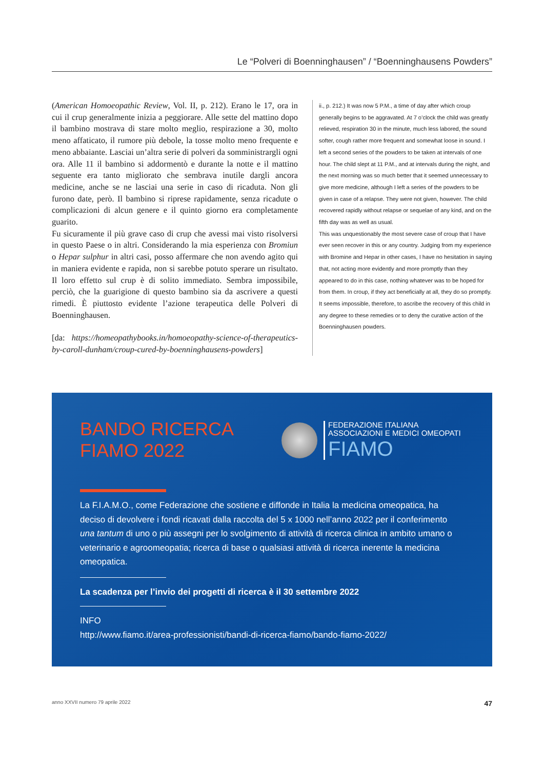Le “Polveri di Boenninghausen” / “Boenninghausens Powders”
(American Homoeopathic Review, Vol. II, p. 212). Erano le 17, ora in cui il crup generalmente inizia a peggiorare. Alle sette del mattino dopo il bambino mostrava di stare molto meglio, respirazione a 30, molto meno affaticato, il rumore più debole, la tosse molto meno frequente e meno abbaiante. Lasciai un’altra serie di polveri da somministrargli ogni ora. Alle 11 il bambino si addormentò e durante la notte e il mattino seguente era tanto migliorato che sembrava inutile dargli ancora medicine, anche se ne lasciai una serie in caso di ricaduta. Non gli furono date, però. Il bambino si riprese rapidamente, senza ricadute o complicazioni di alcun genere e il quinto giorno era completamente guarito.
Fu sicuramente il più grave caso di crup che avessi mai visto risolversi in questo Paese o in altri. Considerando la mia esperienza con Bromiun o Hepar sulphur in altri casi, posso affermare che non avendo agito qui in maniera evidente e rapida, non si sarebbe potuto sperare un risultato. Il loro effetto sul crup è di solito immediato. Sembra impossibile, perciò, che la guarigione di questo bambino sia da ascrivere a questi rimedi. È piuttosto evidente l’azione terapeutica delle Polveri di Boenninghausen.
[da: https://homeopathybooks.in/homoeopathy-science-of-therapeutics-by-caroll-dunham/croup-cured-by-boenninghausens-powders]
ii., p. 212.) It was now 5 P.M., a time of day after which croup generally begins to be aggravated. At 7 o’clock the child was greatly relieved, respiration 30 in the minute, much less labored, the sound softer, cough rather more frequent and somewhat loose in sound. I left a second series of the powders to be taken at intervals of one hour. The child slept at 11 P.M., and at intervals during the night, and the next morning was so much better that it seemed unnecessary to give more medicine, although I left a series of the powders to be given in case of a relapse. They were not given, however. The child recovered rapidly without relapse or sequelae of any kind, and on the fifth day was as well as usual.
This was unquestionably the most severe case of croup that I have ever seen recover in this or any country. Judging from my experience with Bromine and Hepar in other cases, I have no hesitation in saying that, not acting more evidently and more promptly than they appeared to do in this case, nothing whatever was to be hoped for from them. In croup, if they act beneficially at all, they do so promptly. It seems impossible, therefore, to ascribe the recovery of this child in any degree to these remedies or to deny the curative action of the Boenninghausen powders.
BANDO RICERCA
FIAMO 2022
FEDERAZIONE ITALIANA
ASSOCIAZIONI E MEDICI OMEOPATI
FIAMO
La F.I.A.M.O., come Federazione che sostiene e diffonde in Italia la medicina omeopatica, ha deciso di devolvere i fondi ricavati dalla raccolta del 5 x 1000 nell’anno 2022 per il conferimento una tantum di uno o più assegni per lo svolgimento di attività di ricerca clinica in ambito umano o veterinario e agroomeopatia; ricerca di base o qualsiasi attività di ricerca inerente la medicina omeopatica.
La scadenza per l’invio dei progetti di ricerca è il 30 settembre 2022
INFO
http://www.fiamo.it/area-professionisti/bandi-di-ricerca-fiamo/bando-fiamo-2022/
anno XXVII numero 79 aprile 2022 47